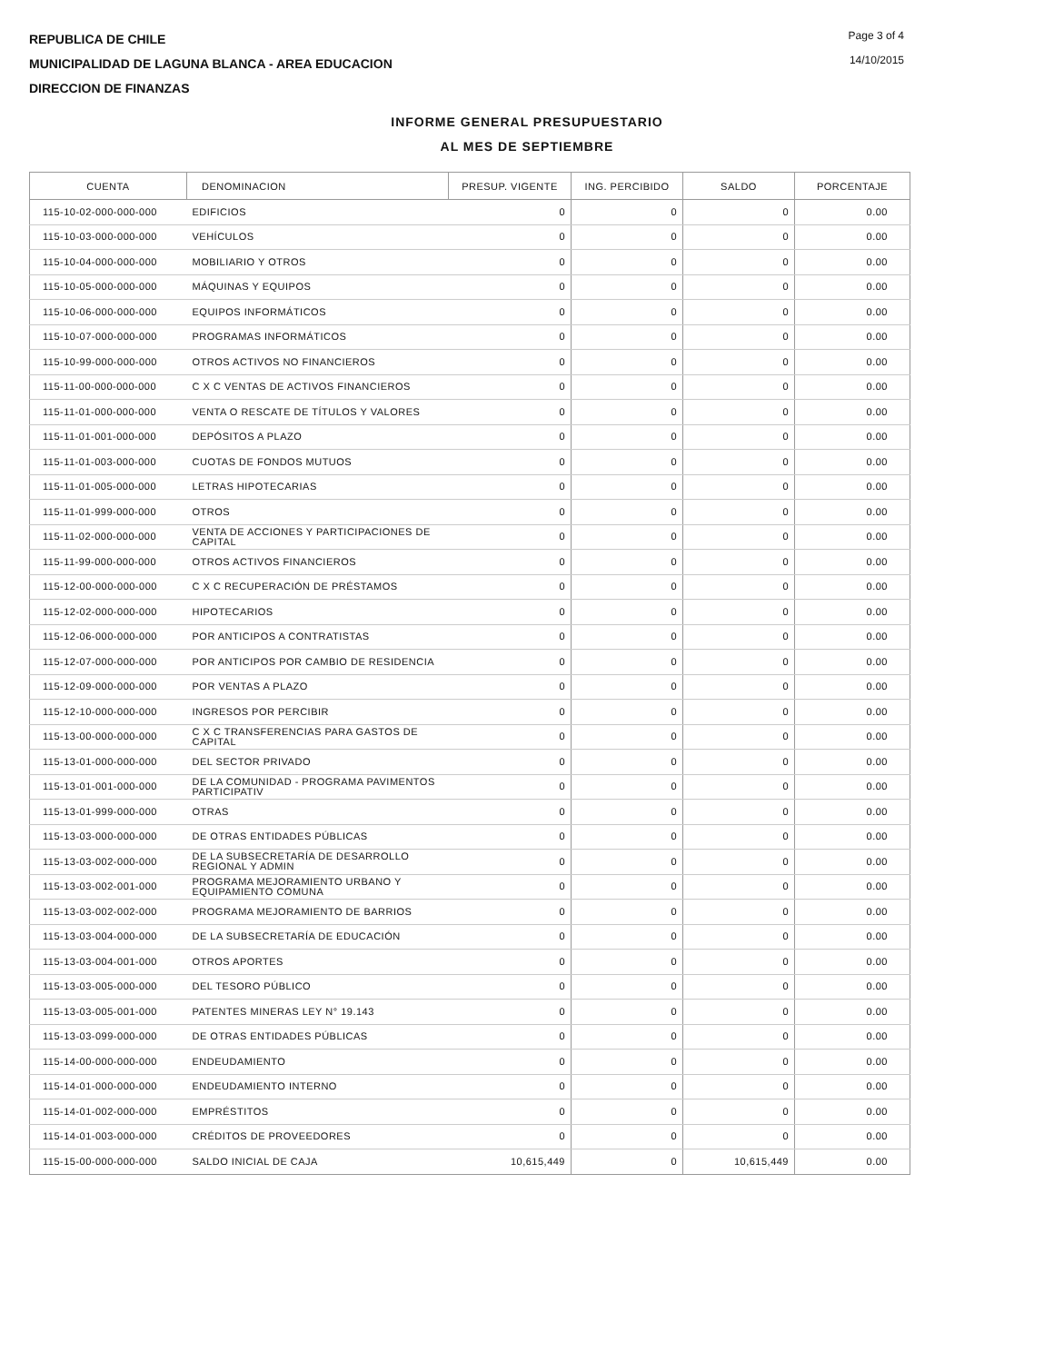REPUBLICA DE CHILE
MUNICIPALIDAD DE LAGUNA BLANCA - AREA EDUCACION
DIRECCION DE FINANZAS
Page 3 of 4
14/10/2015
INFORME GENERAL PRESUPUESTARIO
AL MES DE SEPTIEMBRE
| CUENTA | DENOMINACION | PRESUP. VIGENTE | ING. PERCIBIDO | SALDO | PORCENTAJE |
| --- | --- | --- | --- | --- | --- |
| 115-10-02-000-000-000 | EDIFICIOS | 0 | 0 | 0 | 0.00 |
| 115-10-03-000-000-000 | VEHÍCULOS | 0 | 0 | 0 | 0.00 |
| 115-10-04-000-000-000 | MOBILIARIO Y OTROS | 0 | 0 | 0 | 0.00 |
| 115-10-05-000-000-000 | MÁQUINAS Y EQUIPOS | 0 | 0 | 0 | 0.00 |
| 115-10-06-000-000-000 | EQUIPOS INFORMÁTICOS | 0 | 0 | 0 | 0.00 |
| 115-10-07-000-000-000 | PROGRAMAS INFORMÁTICOS | 0 | 0 | 0 | 0.00 |
| 115-10-99-000-000-000 | OTROS ACTIVOS NO FINANCIEROS | 0 | 0 | 0 | 0.00 |
| 115-11-00-000-000-000 | C X C VENTAS DE ACTIVOS FINANCIEROS | 0 | 0 | 0 | 0.00 |
| 115-11-01-000-000-000 | VENTA O RESCATE DE TÍTULOS Y VALORES | 0 | 0 | 0 | 0.00 |
| 115-11-01-001-000-000 | DEPÓSITOS A PLAZO | 0 | 0 | 0 | 0.00 |
| 115-11-01-003-000-000 | CUOTAS DE FONDOS MUTUOS | 0 | 0 | 0 | 0.00 |
| 115-11-01-005-000-000 | LETRAS HIPOTECARIAS | 0 | 0 | 0 | 0.00 |
| 115-11-01-999-000-000 | OTROS | 0 | 0 | 0 | 0.00 |
| 115-11-02-000-000-000 | VENTA DE ACCIONES Y PARTICIPACIONES DE CAPITAL | 0 | 0 | 0 | 0.00 |
| 115-11-99-000-000-000 | OTROS ACTIVOS FINANCIEROS | 0 | 0 | 0 | 0.00 |
| 115-12-00-000-000-000 | C X C RECUPERACIÓN DE PRÉSTAMOS | 0 | 0 | 0 | 0.00 |
| 115-12-02-000-000-000 | HIPOTECARIOS | 0 | 0 | 0 | 0.00 |
| 115-12-06-000-000-000 | POR ANTICIPOS A CONTRATISTAS | 0 | 0 | 0 | 0.00 |
| 115-12-07-000-000-000 | POR ANTICIPOS POR CAMBIO DE RESIDENCIA | 0 | 0 | 0 | 0.00 |
| 115-12-09-000-000-000 | POR VENTAS A PLAZO | 0 | 0 | 0 | 0.00 |
| 115-12-10-000-000-000 | INGRESOS POR PERCIBIR | 0 | 0 | 0 | 0.00 |
| 115-13-00-000-000-000 | C X C TRANSFERENCIAS PARA GASTOS DE CAPITAL | 0 | 0 | 0 | 0.00 |
| 115-13-01-000-000-000 | DEL SECTOR PRIVADO | 0 | 0 | 0 | 0.00 |
| 115-13-01-001-000-000 | DE LA COMUNIDAD - PROGRAMA PAVIMENTOS PARTICIPATIV | 0 | 0 | 0 | 0.00 |
| 115-13-01-999-000-000 | OTRAS | 0 | 0 | 0 | 0.00 |
| 115-13-03-000-000-000 | DE OTRAS ENTIDADES PÚBLICAS | 0 | 0 | 0 | 0.00 |
| 115-13-03-002-000-000 | DE LA SUBSECRETARÍA DE DESARROLLO REGIONAL Y ADMIN | 0 | 0 | 0 | 0.00 |
| 115-13-03-002-001-000 | PROGRAMA MEJORAMIENTO URBANO Y EQUIPAMIENTO COMUNA | 0 | 0 | 0 | 0.00 |
| 115-13-03-002-002-000 | PROGRAMA MEJORAMIENTO DE BARRIOS | 0 | 0 | 0 | 0.00 |
| 115-13-03-004-000-000 | DE LA SUBSECRETARÍA DE EDUCACIÓN | 0 | 0 | 0 | 0.00 |
| 115-13-03-004-001-000 | OTROS APORTES | 0 | 0 | 0 | 0.00 |
| 115-13-03-005-000-000 | DEL TESORO PÚBLICO | 0 | 0 | 0 | 0.00 |
| 115-13-03-005-001-000 | PATENTES MINERAS LEY N° 19.143 | 0 | 0 | 0 | 0.00 |
| 115-13-03-099-000-000 | DE OTRAS ENTIDADES PÚBLICAS | 0 | 0 | 0 | 0.00 |
| 115-14-00-000-000-000 | ENDEUDAMIENTO | 0 | 0 | 0 | 0.00 |
| 115-14-01-000-000-000 | ENDEUDAMIENTO INTERNO | 0 | 0 | 0 | 0.00 |
| 115-14-01-002-000-000 | EMPRÉSTITOS | 0 | 0 | 0 | 0.00 |
| 115-14-01-003-000-000 | CRÉDITOS DE PROVEEDORES | 0 | 0 | 0 | 0.00 |
| 115-15-00-000-000-000 | SALDO INICIAL DE CAJA | 10,615,449 | 0 | 10,615,449 | 0.00 |